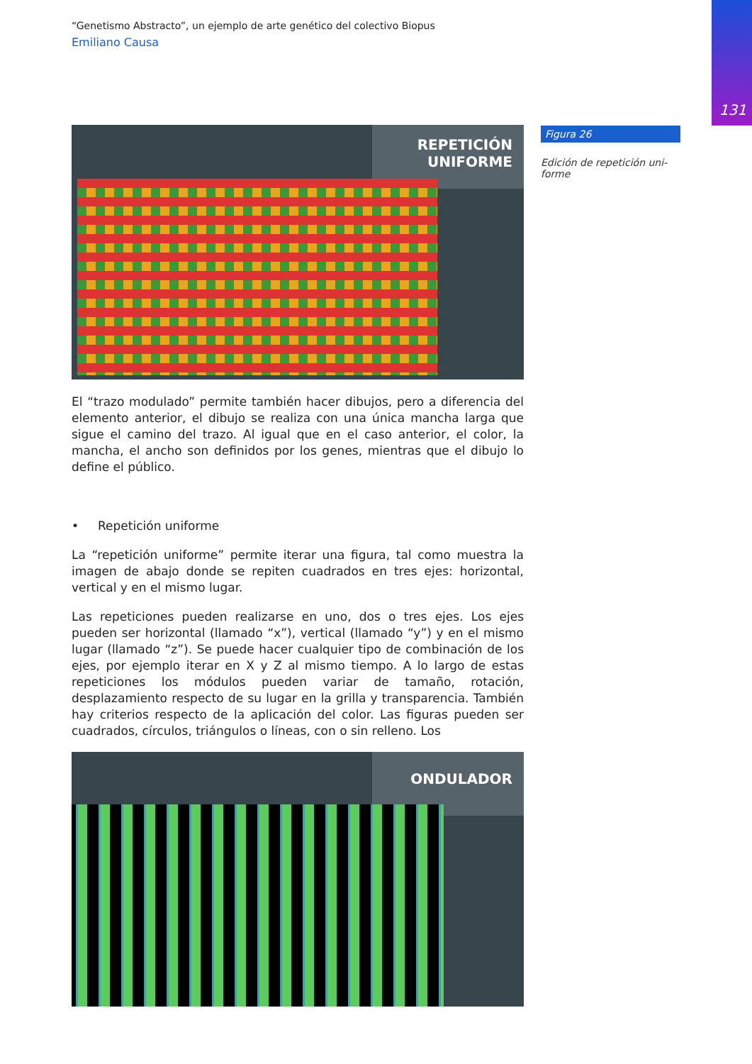131
“Genetismo Abstracto”, un ejemplo de arte genético del colectivo Biopus
Emiliano Causa
REPETICIÓN
UNIFORME
El “trazo modulado” permite también hacer dibujos, pero a diferencia del elemento anterior, el dibujo se realiza con una única mancha larga que sigue el camino del trazo. Al igual que en el caso anterior, el color, la mancha, el ancho son definidos por los genes, mientras que el dibujo lo define el público.
• Repetición uniforme
La “repetición uniforme” permite iterar una figura, tal como muestra la imagen de abajo donde se repiten cuadrados en tres ejes: horizontal, vertical y en el mismo lugar.
Las repeticiones pueden realizarse en uno, dos o tres ejes. Los ejes pueden ser horizontal (llamado “x”), vertical (llamado “y”) y en el mismo lugar (llamado “z”). Se puede hacer cualquier tipo de combinación de los ejes, por ejemplo iterar en X y Z al mismo tiempo. A lo largo de estas repeticiones los módulos pueden variar de tamaño, rotación, desplazamiento respecto de su lugar en la grilla y transparencia. También hay criterios respecto de la aplicación del color. Las figuras pueden ser cuadrados, círculos, triángulos o líneas, con o sin relleno. Los
ONDULADOR
Figura 26
Edición de repetición uni-
forme